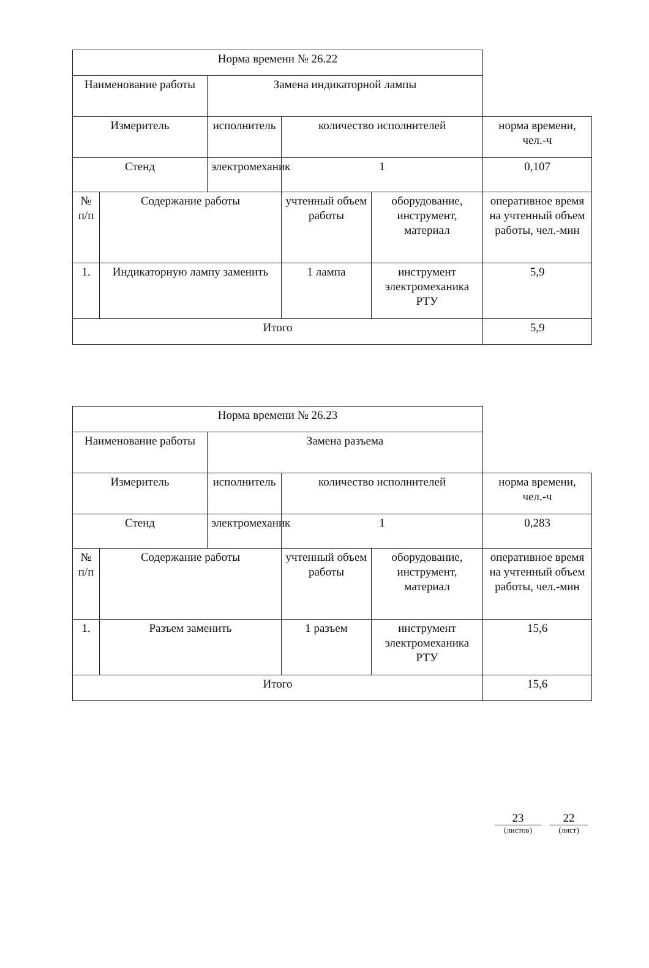| Норма времени № 26.22 | | | | | |
| Наименование работы | | Замена индикаторной лампы | | | |
| Измеритель | | исполнитель | количество исполнителей | | норма времени, чел.-ч |
| Стенд | | электромеханик | 1 | | 0,107 |
| № п/п | Содержание работы | | учтенный объем работы | оборудование, инструмент, материал | оперативное время на учтенный объем работы, чел.-мин |
| 1. | Индикаторную лампу заменить | | 1 лампа | инструмент электромеханика РТУ | 5,9 |
| Итого | | | | | 5,9 |
| Норма времени № 26.23 | | | | | |
| Наименование работы | | Замена разъема | | | |
| Измеритель | | исполнитель | количество исполнителей | | норма времени, чел.-ч |
| Стенд | | электромеханик | 1 | | 0,283 |
| № п/п | Содержание работы | | учтенный объем работы | оборудование, инструмент, материал | оперативное время на учтенный объем работы, чел.-мин |
| 1. | Разъем заменить | | 1 разъем | инструмент электромеханика РТУ | 15,6 |
| Итого | | | | | 15,6 |
23
(листов)
22
(лист)